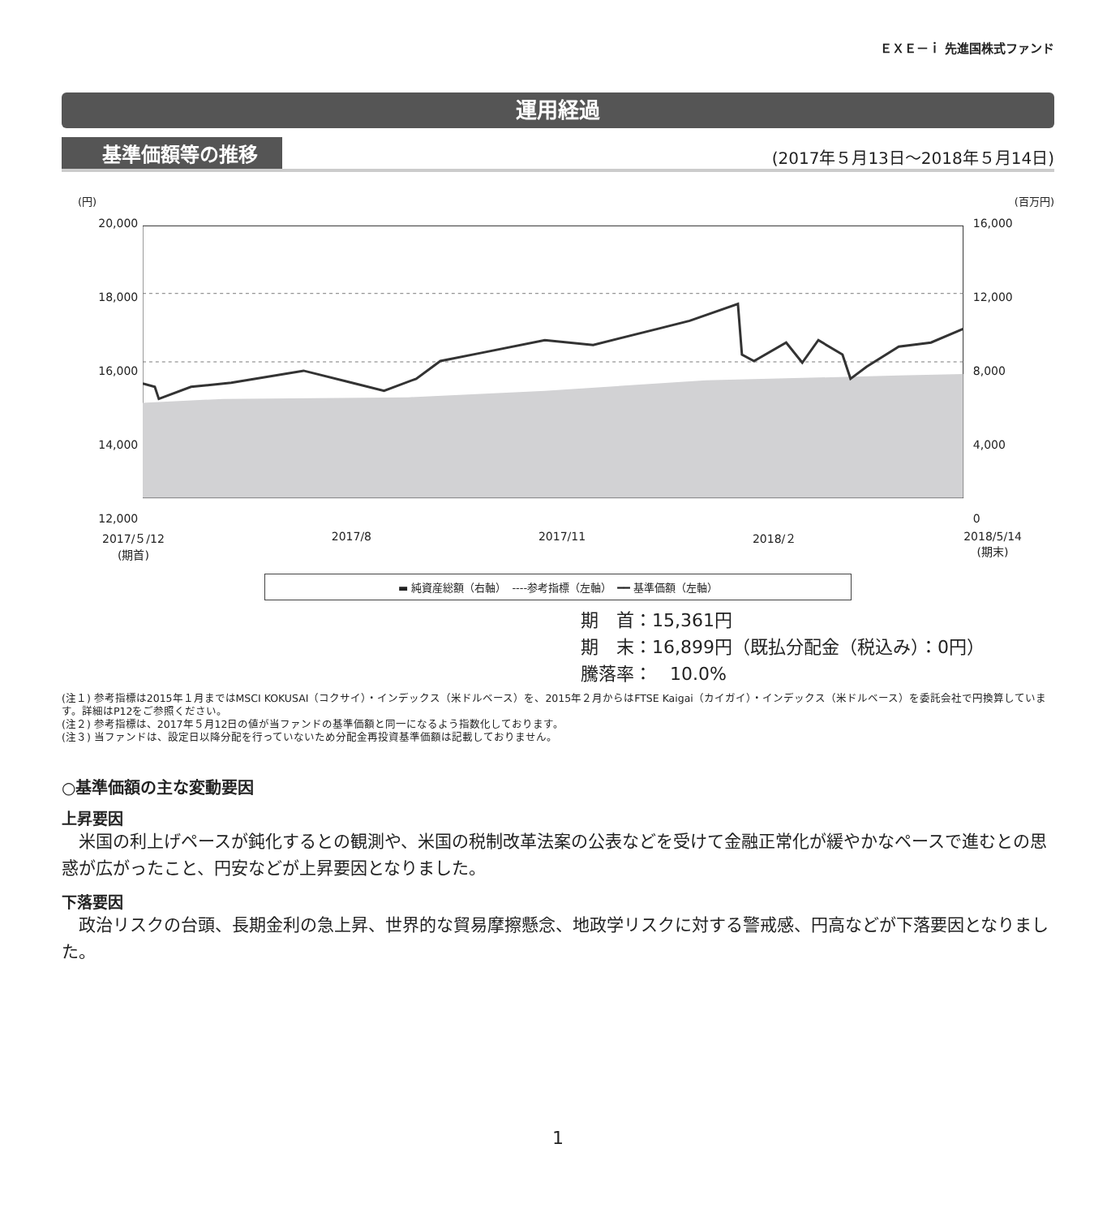ＥＸＥ－ｉ 先進国株式ファンド
運用経過
基準価額等の推移 (2017年５月13日～2018年５月14日)
(円) (百万円)
20,000
18,000
16,000
14,000
12,000
16,000
12,000
8,000
4,000
0
2017/５/12
(期首) 2017/8 2017/11 2018/２ 2018/5/14
(期末)
▬ 純資産総額（右軸）　----参考指標（左軸）　━━ 基準価額（左軸）
期　首：15,361円
期　末：16,899円（既払分配金（税込み）：0円）
騰落率：　10.0%
(注１) 参考指標は2015年１月まではMSCI KOKUSAI（コクサイ）・インデックス（米ドルベース）を、2015年２月からはFTSE Kaigai（カイガイ）・インデックス（米ドルベース）を委託会社で円換算しています。詳細はP12をご参照ください。
(注２) 参考指標は、2017年５月12日の値が当ファンドの基準価額と同一になるよう指数化しております。
(注３) 当ファンドは、設定日以降分配を行っていないため分配金再投資基準価額は記載しておりません。
○基準価額の主な変動要因
上昇要因
米国の利上げペースが鈍化するとの観測や、米国の税制改革法案の公表などを受けて金融正常化が緩やかなペースで進むとの思惑が広がったこと、円安などが上昇要因となりました。
下落要因
政治リスクの台頭、長期金利の急上昇、世界的な貿易摩擦懸念、地政学リスクに対する警戒感、円高などが下落要因となりました。
1